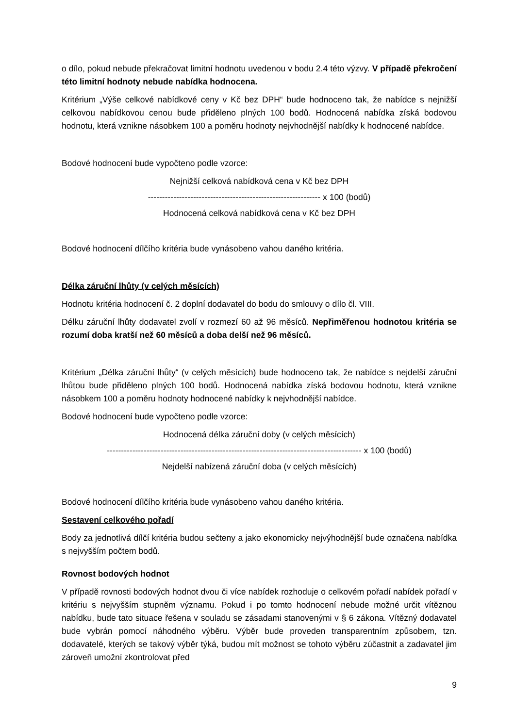o dílo, pokud nebude překračovat limitní hodnotu uvedenou v bodu 2.4 této výzvy. V případě překročení této limitní hodnoty nebude nabídka hodnocena.
Kritérium „Výše celkové nabídkové ceny v Kč bez DPH“ bude hodnoceno tak, že nabídce s nejnižší celkovou nabídkovou cenou bude přiděleno plných 100 bodů. Hodnocená nabídka získá bodovou hodnotu, která vznikne násobkem 100 a poměru hodnoty nejvhodnější nabídky k hodnocené nabídce.
Bodové hodnocení bude vypočteno podle vzorce:
Nejnižší celková nabídková cena v Kč bez DPH
------------------------------------------------------------- x 100 (bodů)
Hodnocená celková nabídková cena v Kč bez DPH
Bodové hodnocení dílčího kritéria bude vynásobeno vahou daného kritéria.
Délka záruční lhůty (v celých měsících)
Hodnotu kritéria hodnocení č. 2 doplní dodavatel do bodu do smlouvy o dílo čl. VIII.
Délku záruční lhůty dodavatel zvolí v rozmezí 60 až 96 měsíců. Nepřiměřenou hodnotou kritéria se rozumí doba kratší než 60 měsíců a doba delší než 96 měsíců.
Kritérium „Délka záruční lhůty“ (v celých měsících) bude hodnoceno tak, že nabídce s nejdelší záruční lhůtou bude přiděleno plných 100 bodů. Hodnocená nabídka získá bodovou hodnotu, která vznikne násobkem 100 a poměru hodnoty hodnocené nabídky k nejvhodnější nabídce.
Bodové hodnocení bude vypočteno podle vzorce:
Hodnocená délka záruční doby (v celých měsících)
------------------------------------------------------------------------------------------ x 100 (bodů)
Nejdelší nabízená záruční doba (v celých měsících)
Bodové hodnocení dílčího kritéria bude vynásobeno vahou daného kritéria.
Sestavení celkového pořadí
Body za jednotlivá dílčí kritéria budou sečteny a jako ekonomicky nejvýhodnější bude označena nabídka s nejvyšším počtem bodů.
Rovnost bodových hodnot
V případě rovnosti bodových hodnot dvou či více nabídek rozhoduje o celkovém pořadí nabídek pořadí v kritériu s nejvyšším stupněm významu. Pokud i po tomto hodnocení nebude možné určit vítěznou nabídku, bude tato situace řešena v souladu se zásadami stanovenými v § 6 zákona. Vítězný dodavatel bude vybrán pomocí náhodného výběru. Výběr bude proveden transparentním způsobem, tzn. dodavatelé, kterých se takový výběr týká, budou mít možnost se tohoto výběru zúčastnit a zadavatel jim zároveň umožní zkontrolovat před
9